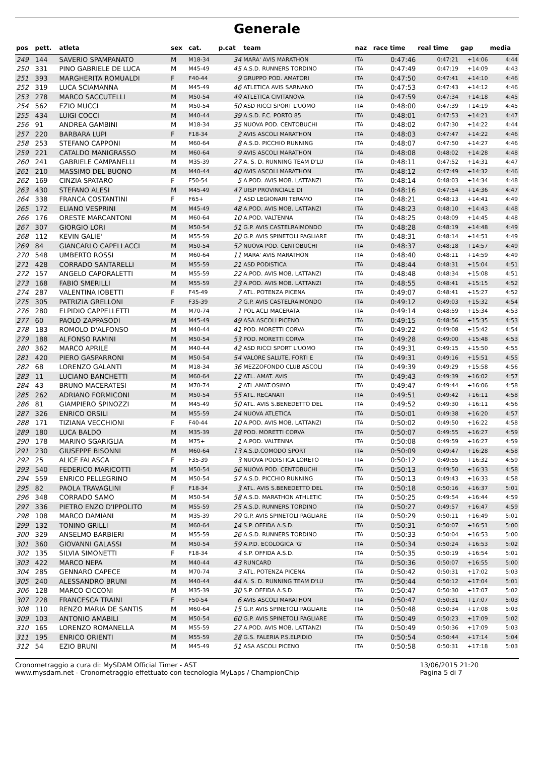Generale
| pos | pett. | atleta | sex | cat. | p.cat | team | naz | race time | real time | gap | media |
| --- | --- | --- | --- | --- | --- | --- | --- | --- | --- | --- | --- |
| 249 | 144 | SAVERIO SPAMPANATO | M | M18-34 | 34 | MARA' AVIS MARATHON | ITA | 0:47:46 | 0:47:21 | +14:06 | 4:44 |
| 250 | 331 | PINO GABRIELE DE LUCA | M | M45-49 | 45 | A.S.D. RUNNERS TORDINO | ITA | 0:47:49 | 0:47:19 | +14:09 | 4:43 |
| 251 | 393 | MARGHERITA ROMUALDI | F | F40-44 | 9 | GRUPPO POD. AMATORI | ITA | 0:47:50 | 0:47:41 | +14:10 | 4:46 |
| 252 | 319 | LUCA SCIAMANNA | M | M45-49 | 46 | ATLETICA AVIS SARNANO | ITA | 0:47:53 | 0:47:43 | +14:12 | 4:46 |
| 253 | 278 | MARCO SACCUTELLI | M | M50-54 | 49 | ATLETICA CIVITANOVA | ITA | 0:47:59 | 0:47:34 | +14:18 | 4:45 |
| 254 | 562 | EZIO MUCCI | M | M50-54 | 50 | ASD RICCI SPORT L'UOMO | ITA | 0:48:00 | 0:47:39 | +14:19 | 4:45 |
| 255 | 434 | LUIGI COCCI | M | M40-44 | 39 | A.S.D. F.C. PORTO 85 | ITA | 0:48:01 | 0:47:53 | +14:21 | 4:47 |
| 256 | 91 | ANDREA GAMBINI | M | M18-34 | 35 | NUOVA POD. CENTOBUCHI | ITA | 0:48:02 | 0:47:30 | +14:22 | 4:44 |
| 257 | 220 | BARBARA LUPI | F | F18-34 | 2 | AVIS ASCOLI MARATHON | ITA | 0:48:03 | 0:47:47 | +14:22 | 4:46 |
| 258 | 253 | STEFANO CAPPONI | M | M60-64 | 8 | A.S.D. PICCHIO RUNNING | ITA | 0:48:07 | 0:47:50 | +14:27 | 4:46 |
| 259 | 221 | CATALDO MANIGRASSO | M | M60-64 | 9 | AVIS ASCOLI MARATHON | ITA | 0:48:08 | 0:48:02 | +14:28 | 4:48 |
| 260 | 241 | GABRIELE CAMPANELLI | M | M35-39 | 27 | A. S. D. RUNNING TEAM D'LU | ITA | 0:48:11 | 0:47:52 | +14:31 | 4:47 |
| 261 | 210 | MASSIMO DEL BUONO | M | M40-44 | 40 | AVIS ASCOLI MARATHON | ITA | 0:48:12 | 0:47:49 | +14:32 | 4:46 |
| 262 | 169 | CINZIA SPATARO | F | F50-54 | 5 | A.POD. AVIS MOB. LATTANZI | ITA | 0:48:14 | 0:48:03 | +14:34 | 4:48 |
| 263 | 430 | STEFANO ALESI | M | M45-49 | 47 | UISP PROVINCIALE DI | ITA | 0:48:16 | 0:47:54 | +14:36 | 4:47 |
| 264 | 338 | FRANCA COSTANTINI | F | F65+ | 1 | ASD LEGIONARI TERAMO | ITA | 0:48:21 | 0:48:13 | +14:41 | 4:49 |
| 265 | 172 | ELIANO VESPRINI | M | M45-49 | 48 | A.POD. AVIS MOB. LATTANZI | ITA | 0:48:23 | 0:48:10 | +14:43 | 4:48 |
| 266 | 176 | ORESTE MARCANTONI | M | M60-64 | 10 | A.POD. VALTENNA | ITA | 0:48:25 | 0:48:09 | +14:45 | 4:48 |
| 267 | 307 | GIORGIO LORI | M | M50-54 | 51 | G.P. AVIS CASTELRAIMONDO | ITA | 0:48:28 | 0:48:19 | +14:48 | 4:49 |
| 268 | 112 | KEVIN GALIE' | M | M55-59 | 20 | G.P. AVIS SPINETOLI PAGLIARE | ITA | 0:48:31 | 0:48:14 | +14:51 | 4:49 |
| 269 | 84 | GIANCARLO CAPELLACCI | M | M50-54 | 52 | NUOVA POD. CENTOBUCHI | ITA | 0:48:37 | 0:48:18 | +14:57 | 4:49 |
| 270 | 548 | UMBERTO ROSSI | M | M60-64 | 11 | MARA' AVIS MARATHON | ITA | 0:48:40 | 0:48:11 | +14:59 | 4:49 |
| 271 | 428 | CORRADO SANTARELLI | M | M55-59 | 21 | ASD PODISTICA | ITA | 0:48:44 | 0:48:31 | +15:04 | 4:51 |
| 272 | 157 | ANGELO CAPORALETTI | M | M55-59 | 22 | A.POD. AVIS MOB. LATTANZI | ITA | 0:48:48 | 0:48:34 | +15:08 | 4:51 |
| 273 | 168 | FABIO SMERILLI | M | M55-59 | 23 | A.POD. AVIS MOB. LATTANZI | ITA | 0:48:55 | 0:48:41 | +15:15 | 4:52 |
| 274 | 287 | VALENTINA IOBETTI | F | F45-49 | 7 | ATL. POTENZA PICENA | ITA | 0:49:07 | 0:48:41 | +15:27 | 4:52 |
| 275 | 305 | PATRIZIA GRELLONI | F | F35-39 | 2 | G.P. AVIS CASTELRAIMONDO | ITA | 0:49:12 | 0:49:03 | +15:32 | 4:54 |
| 276 | 280 | ELPIDIO CAPPELLETTI | M | M70-74 | 1 | POL ACLI MACERATA | ITA | 0:49:14 | 0:48:59 | +15:34 | 4:53 |
| 277 | 60 | PAOLO ZAPPASODI | M | M45-49 | 49 | ASA ASCOLI PICENO | ITA | 0:49:15 | 0:48:56 | +15:35 | 4:53 |
| 278 | 183 | ROMOLO D'ALFONSO | M | M40-44 | 41 | POD. MORETTI CORVA | ITA | 0:49:22 | 0:49:08 | +15:42 | 4:54 |
| 279 | 188 | ALFONSO RAMINI | M | M50-54 | 53 | POD. MORETTI CORVA | ITA | 0:49:28 | 0:49:00 | +15:48 | 4:53 |
| 280 | 362 | MARCO APRILE | M | M40-44 | 42 | ASD RICCI SPORT L'UOMO | ITA | 0:49:31 | 0:49:15 | +15:50 | 4:55 |
| 281 | 420 | PIERO GASPARRONI | M | M50-54 | 54 | VALORE SALUTE, FORTI E | ITA | 0:49:31 | 0:49:16 | +15:51 | 4:55 |
| 282 | 68 | LORENZO GALANTI | M | M18-34 | 36 | MEZZOFONDO CLUB ASCOLI | ITA | 0:49:39 | 0:49:29 | +15:58 | 4:56 |
| 283 | 11 | LUCIANO BANCHETTI | M | M60-64 | 12 | ATL. AMAT. AVIS | ITA | 0:49:43 | 0:49:39 | +16:02 | 4:57 |
| 284 | 43 | BRUNO MACERATESI | M | M70-74 | 2 | ATL.AMAT.OSIMO | ITA | 0:49:47 | 0:49:44 | +16:06 | 4:58 |
| 285 | 262 | ADRIANO FORMICONI | M | M50-54 | 55 | ATL. RECANATI | ITA | 0:49:51 | 0:49:42 | +16:11 | 4:58 |
| 286 | 81 | GIAMPIERO SPINOZZI | M | M45-49 | 50 | ATL. AVIS S.BENEDETTO DEL | ITA | 0:49:52 | 0:49:30 | +16:11 | 4:56 |
| 287 | 326 | ENRICO ORSILI | M | M55-59 | 24 | NUOVA ATLETICA | ITA | 0:50:01 | 0:49:38 | +16:20 | 4:57 |
| 288 | 171 | TIZIANA VECCHIONI | F | F40-44 | 10 | A.POD. AVIS MOB. LATTANZI | ITA | 0:50:02 | 0:49:50 | +16:22 | 4:58 |
| 289 | 180 | LUCA BALDO | M | M35-39 | 28 | POD. MORETTI CORVA | ITA | 0:50:07 | 0:49:55 | +16:27 | 4:59 |
| 290 | 178 | MARINO SGARIGLIA | M | M75+ | 1 | A.POD. VALTENNA | ITA | 0:50:08 | 0:49:59 | +16:27 | 4:59 |
| 291 | 230 | GIUSEPPE BISONNI | M | M60-64 | 13 | A.S.D.COMODO SPORT | ITA | 0:50:09 | 0:49:47 | +16:28 | 4:58 |
| 292 | 25 | ALICE FALASCA | F | F35-39 | 3 | NUOVA PODISTICA LORETO | ITA | 0:50:12 | 0:49:55 | +16:32 | 4:59 |
| 293 | 540 | FEDERICO MARICOTTI | M | M50-54 | 56 | NUOVA POD. CENTOBUCHI | ITA | 0:50:13 | 0:49:50 | +16:33 | 4:58 |
| 294 | 559 | ENRICO PELLEGRINO | M | M50-54 | 57 | A.S.D. PICCHIO RUNNING | ITA | 0:50:13 | 0:49:43 | +16:33 | 4:58 |
| 295 | 82 | PAOLA TRAVAGLINI | F | F18-34 | 3 | ATL. AVIS S.BENEDETTO DEL | ITA | 0:50:18 | 0:50:16 | +16:37 | 5:01 |
| 296 | 348 | CORRADO SAMO | M | M50-54 | 58 | A.S.D. MARATHON ATHLETIC | ITA | 0:50:25 | 0:49:54 | +16:44 | 4:59 |
| 297 | 336 | PIETRO ENZO D'IPPOLITO | M | M55-59 | 25 | A.S.D. RUNNERS TORDINO | ITA | 0:50:27 | 0:49:57 | +16:47 | 4:59 |
| 298 | 108 | MARCO DAMIANI | M | M35-39 | 29 | G.P. AVIS SPINETOLI PAGLIARE | ITA | 0:50:29 | 0:50:11 | +16:49 | 5:01 |
| 299 | 132 | TONINO GRILLI | M | M60-64 | 14 | S.P. OFFIDA A.S.D. | ITA | 0:50:31 | 0:50:07 | +16:51 | 5:00 |
| 300 | 329 | ANSELMO BARBIERI | M | M55-59 | 26 | A.S.D. RUNNERS TORDINO | ITA | 0:50:33 | 0:50:04 | +16:53 | 5:00 |
| 301 | 360 | GIOVANNI GALASSI | M | M50-54 | 59 | A.P.D. ECOLOGICA 'G' | ITA | 0:50:34 | 0:50:24 | +16:53 | 5:02 |
| 302 | 135 | SILVIA SIMONETTI | F | F18-34 | 4 | S.P. OFFIDA A.S.D. | ITA | 0:50:35 | 0:50:19 | +16:54 | 5:01 |
| 303 | 422 | MARCO NEPA | M | M40-44 | 43 | RUNCARD | ITA | 0:50:36 | 0:50:07 | +16:55 | 5:00 |
| 304 | 285 | GENNARO CAPECE | M | M70-74 | 3 | ATL. POTENZA PICENA | ITA | 0:50:42 | 0:50:31 | +17:02 | 5:03 |
| 305 | 240 | ALESSANDRO BRUNI | M | M40-44 | 44 | A. S. D. RUNNING TEAM D'LU | ITA | 0:50:44 | 0:50:12 | +17:04 | 5:01 |
| 306 | 128 | MARCO CICCONI | M | M35-39 | 30 | S.P. OFFIDA A.S.D. | ITA | 0:50:47 | 0:50:30 | +17:07 | 5:02 |
| 307 | 228 | FRANCESCA TRAINI | F | F50-54 | 6 | AVIS ASCOLI MARATHON | ITA | 0:50:47 | 0:50:31 | +17:07 | 5:03 |
| 308 | 110 | RENZO MARIA DE SANTIS | M | M60-64 | 15 | G.P. AVIS SPINETOLI PAGLIARE | ITA | 0:50:48 | 0:50:34 | +17:08 | 5:03 |
| 309 | 103 | ANTONIO AMABILI | M | M50-54 | 60 | G.P. AVIS SPINETOLI PAGLIARE | ITA | 0:50:49 | 0:50:23 | +17:09 | 5:02 |
| 310 | 165 | LORENZO ROMANELLA | M | M55-59 | 27 | A.POD. AVIS MOB. LATTANZI | ITA | 0:50:49 | 0:50:36 | +17:09 | 5:03 |
| 311 | 195 | ENRICO ORIENTI | M | M55-59 | 28 | G.S. FALERIA P.S.ELPIDIO | ITA | 0:50:54 | 0:50:44 | +17:14 | 5:04 |
| 312 | 54 | EZIO BRUNI | M | M45-49 | 51 | ASA ASCOLI PICENO | ITA | 0:50:58 | 0:50:31 | +17:18 | 5:03 |
Cronometraggio a cura di: MySDAM Official Timer - AST
www.mysdam.net - Cronometraggio effettuato con tecnologia MyLaps / ChampionChip
13/06/2015 21:20
Pagina 5 di 7